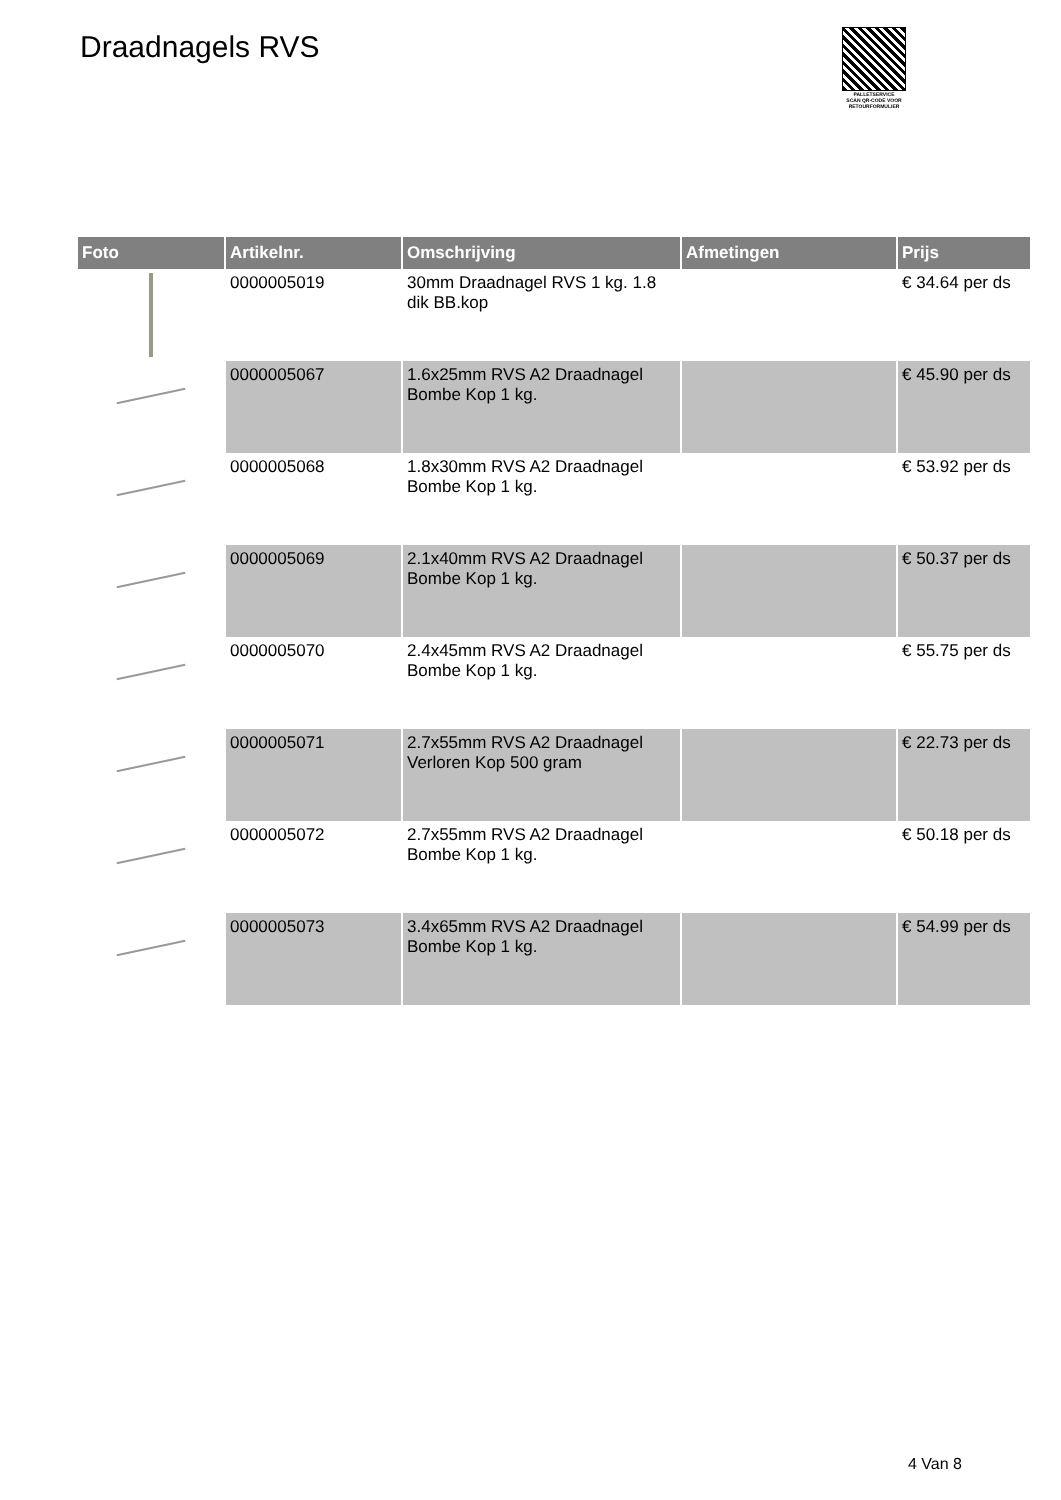Draadnagels RVS
PALLETSERVICE
SCAN QR-CODE VOOR RETOURFORMULIER
| Foto | Artikelnr. | Omschrijving | Afmetingen | Prijs |
| --- | --- | --- | --- | --- |
| | 0000005019 | 30mm Draadnagel RVS 1 kg. 1.8 dik BB.kop | | € 34.64 per ds |
| | 0000005067 | 1.6x25mm RVS A2 Draadnagel Bombe Kop 1 kg. | | € 45.90 per ds |
| | 0000005068 | 1.8x30mm RVS A2 Draadnagel Bombe Kop 1 kg. | | € 53.92 per ds |
| | 0000005069 | 2.1x40mm RVS A2 Draadnagel Bombe Kop 1 kg. | | € 50.37 per ds |
| | 0000005070 | 2.4x45mm RVS A2 Draadnagel Bombe Kop 1 kg. | | € 55.75 per ds |
| | 0000005071 | 2.7x55mm RVS A2 Draadnagel Verloren Kop 500 gram | | € 22.73 per ds |
| | 0000005072 | 2.7x55mm RVS A2 Draadnagel Bombe Kop 1 kg. | | € 50.18 per ds |
| | 0000005073 | 3.4x65mm RVS A2 Draadnagel Bombe Kop 1 kg. | | € 54.99 per ds |
4 Van 8